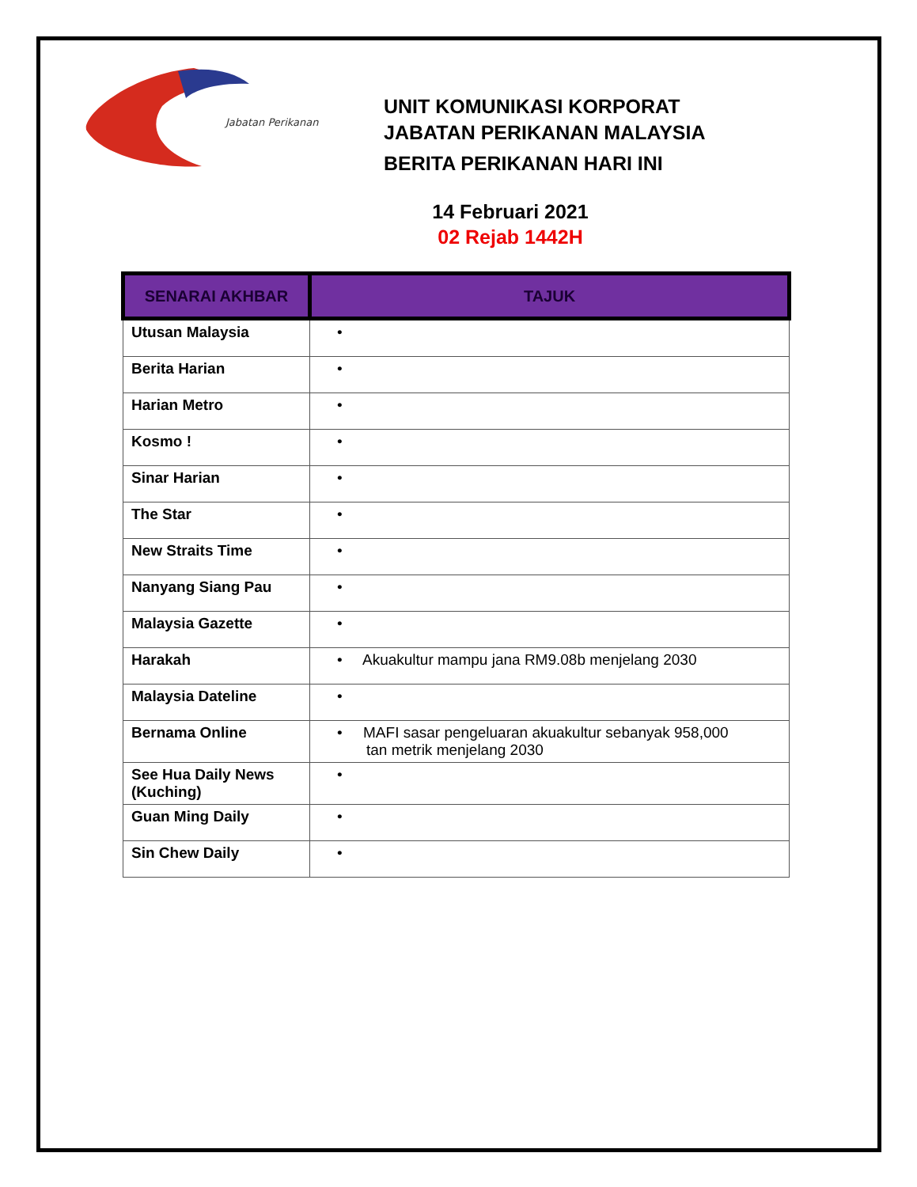Jabatan Perikanan
UNIT KOMUNIKASI KORPORAT
JABATAN PERIKANAN MALAYSIA
BERITA PERIKANAN HARI INI
14 Februari 2021
02 Rejab 1442H
| SENARAI AKHBAR | TAJUK |
| --- | --- |
| Utusan Malaysia | • |
| Berita Harian | • |
| Harian Metro | • |
| Kosmo ! | • |
| Sinar Harian | • |
| The Star | • |
| New Straits Time | • |
| Nanyang Siang Pau | • |
| Malaysia Gazette | • |
| Harakah | • Akuakultur mampu jana RM9.08b menjelang 2030 |
| Malaysia Dateline | • |
| Bernama Online | • MAFI sasar pengeluaran akuakultur sebanyak 958,000 tan metrik menjelang 2030 |
| See Hua Daily News (Kuching) | • |
| Guan Ming Daily | • |
| Sin Chew Daily | • |